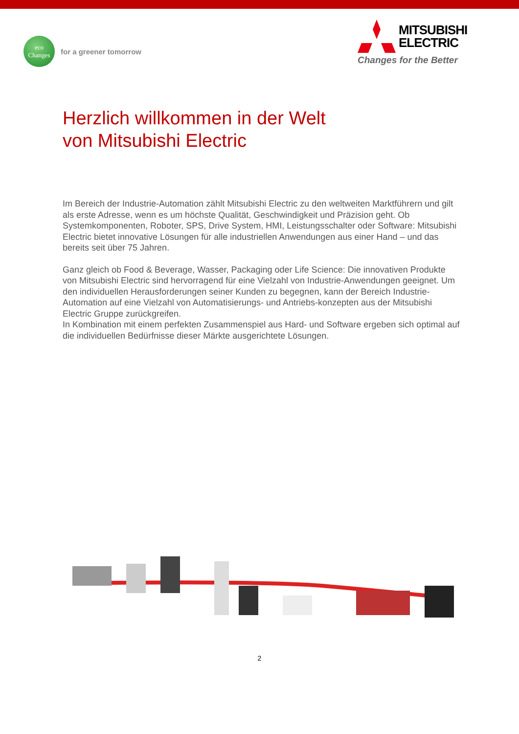eco
Changes
for a greener tomorrow
MITSUBISHI
ELECTRIC
Changes for the Better
Herzlich willkommen in der Welt
von Mitsubishi Electric
Im Bereich der Industrie-Automation zählt Mitsubishi Electric zu den weltweiten Marktführern und gilt als erste Adresse, wenn es um höchste Qualität, Geschwindigkeit und Präzision geht. Ob Systemkomponenten, Roboter, SPS, Drive System, HMI, Leistungsschalter oder Software: Mitsubishi Electric bietet innovative Lösungen für alle industriellen Anwendungen aus einer Hand – und das bereits seit über 75 Jahren.
Ganz gleich ob Food & Beverage, Wasser, Packaging oder Life Science: Die innovativen Produkte von Mitsubishi Electric sind hervorragend für eine Vielzahl von Industrie-Anwendungen geeignet. Um den individuellen Herausforderungen seiner Kunden zu begegnen, kann der Bereich Industrie-Automation auf eine Vielzahl von Automatisierungs- und Antriebs-konzepten aus der Mitsubishi Electric Gruppe zurückgreifen.
In Kombination mit einem perfekten Zusammenspiel aus Hard- und Software ergeben sich optimal auf die individuellen Bedürfnisse dieser Märkte ausgerichtete Lösungen.
2